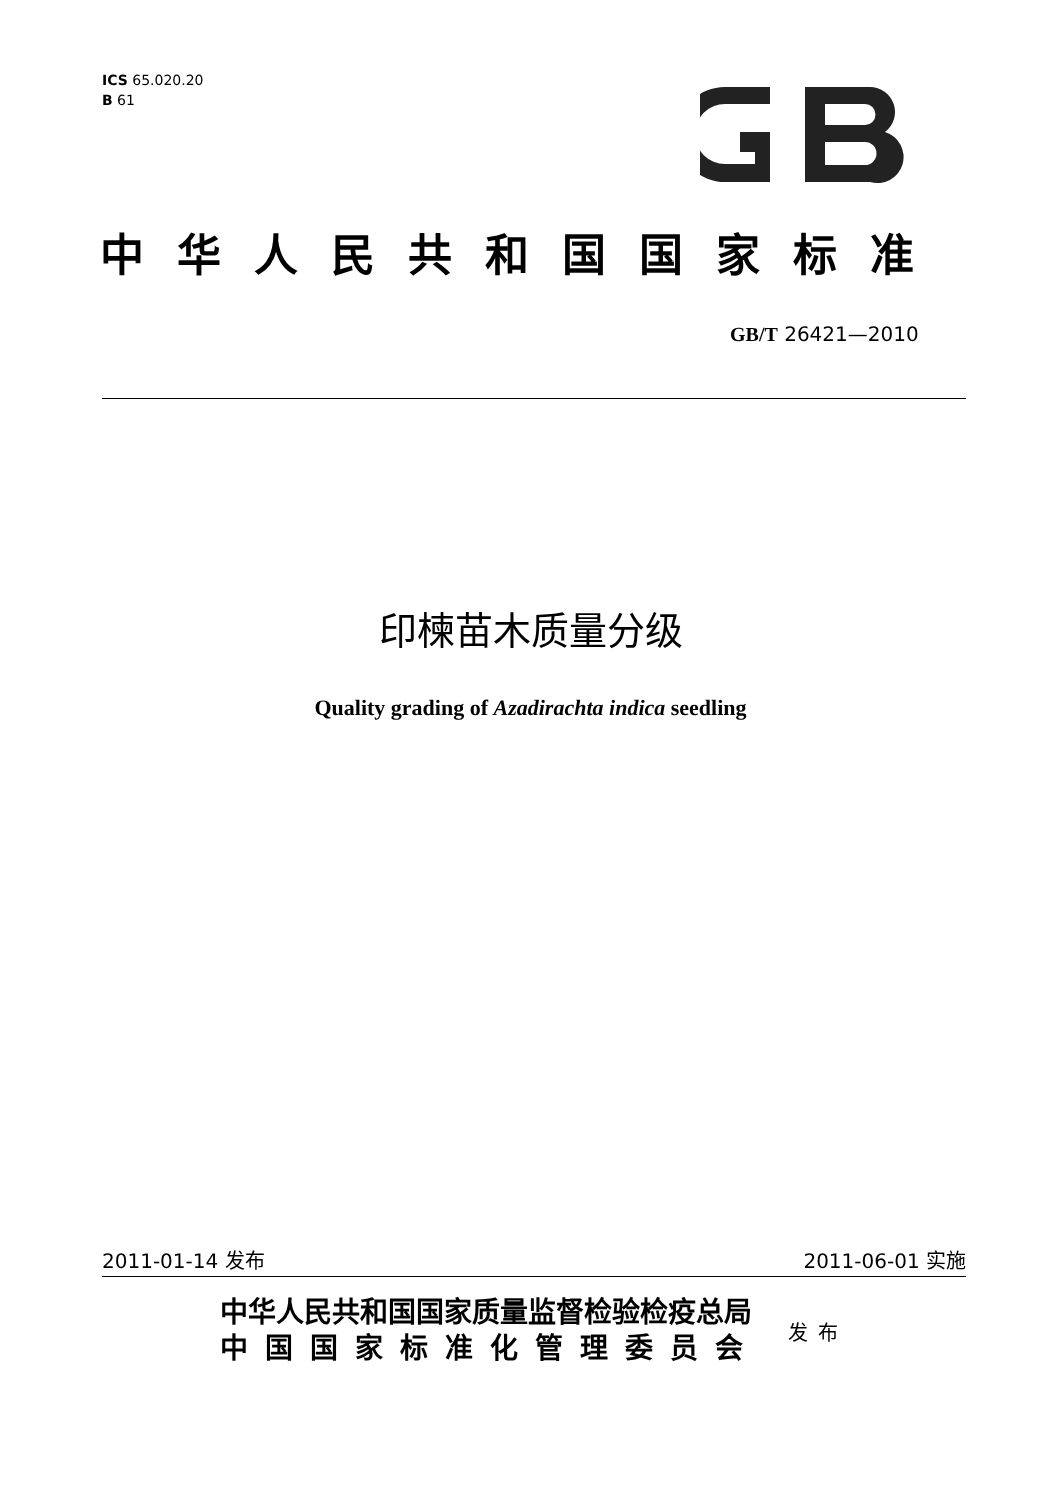ICS 65.020.20
B 61
中华人民共和国国家标准
GB/T 26421—2010
印楝苗木质量分级
Quality grading of Azadirachta indica seedling
2011-01-14 发布 2011-06-01 实施
中华人民共和国国家质量监督检验检疫总局
中国国家标准化管理委员会
发布